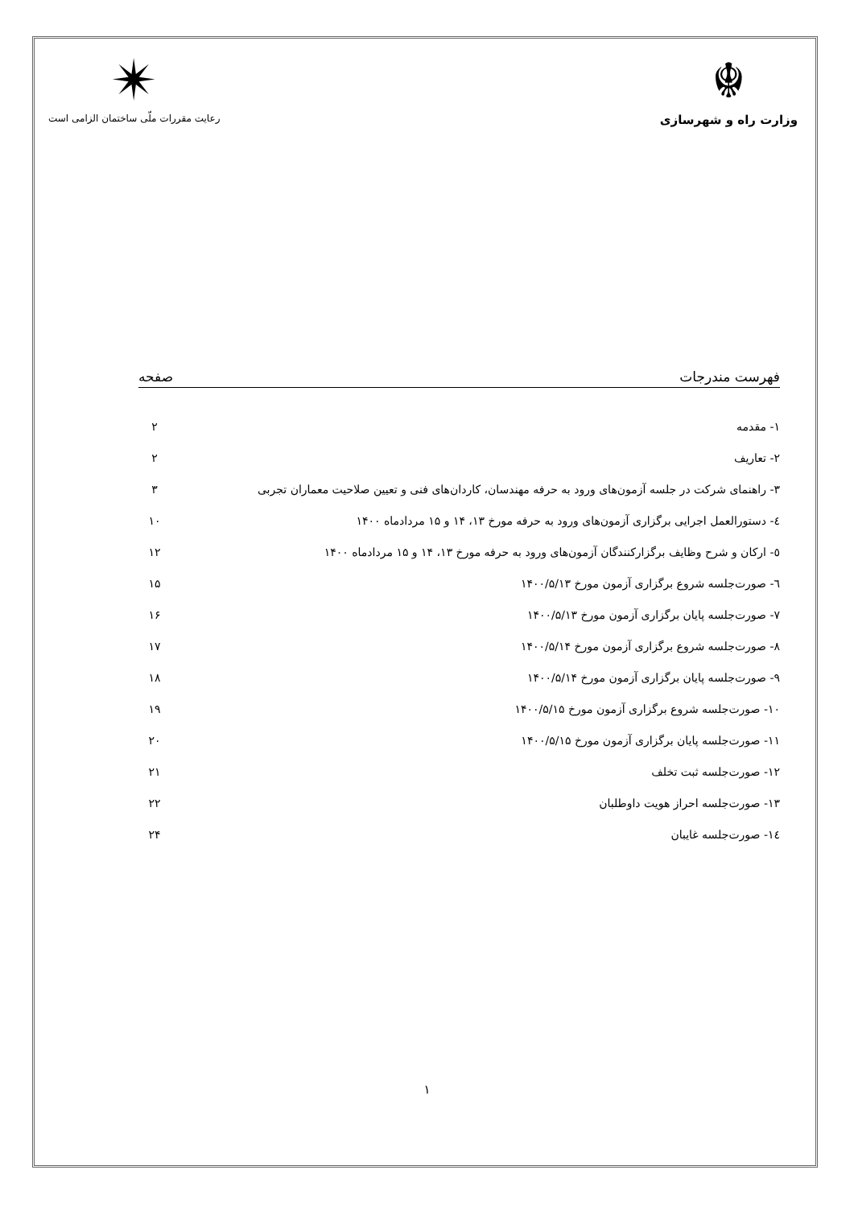☬
وزارت راه و شهرسازی
✴
رعایت مقررات ملّی ساختمان الزامی است
فهرست مندرجات صفحه
۱- مقدمه ۲
۲- تعاریف ۲
۳- راهنمای شرکت در جلسه آزمون‌های ورود به حرفه مهندسان، کاردان‌های فنی و تعیین صلاحیت معماران تجربی ۳
٤- دستورالعمل اجرایی برگزاری آزمون‌های ورود به حرفه مورخ ۱۳، ۱۴ و ۱۵ مردادماه ۱۴۰۰ ۱۰
٥- ارکان و شرح وظایف برگزارکنندگان آزمون‌های ورود به حرفه مورخ ۱۳، ۱۴ و ۱۵ مردادماه ۱۴۰۰ ۱۲
٦- صورت‌جلسه شروع برگزاری آزمون مورخ ۱۴۰۰/۵/۱۳ ۱۵
۷- صورت‌جلسه پایان برگزاری آزمون مورخ ۱۴۰۰/۵/۱۳ ۱۶
۸- صورت‌جلسه شروع برگزاری آزمون مورخ ۱۴۰۰/۵/۱۴ ۱۷
۹- صورت‌جلسه پایان برگزاری آزمون مورخ ۱۴۰۰/۵/۱۴ ۱۸
۱۰- صورت‌جلسه شروع برگزاری آزمون مورخ ۱۴۰۰/۵/۱۵ ۱۹
۱۱- صورت‌جلسه پایان برگزاری آزمون مورخ ۱۴۰۰/۵/۱۵ ۲۰
۱۲- صورت‌جلسه ثبت تخلف ۲۱
۱۳- صورت‌جلسه احراز هویت داوطلبان ۲۲
۱٤- صورت‌جلسه غایبان ۲۴
۱